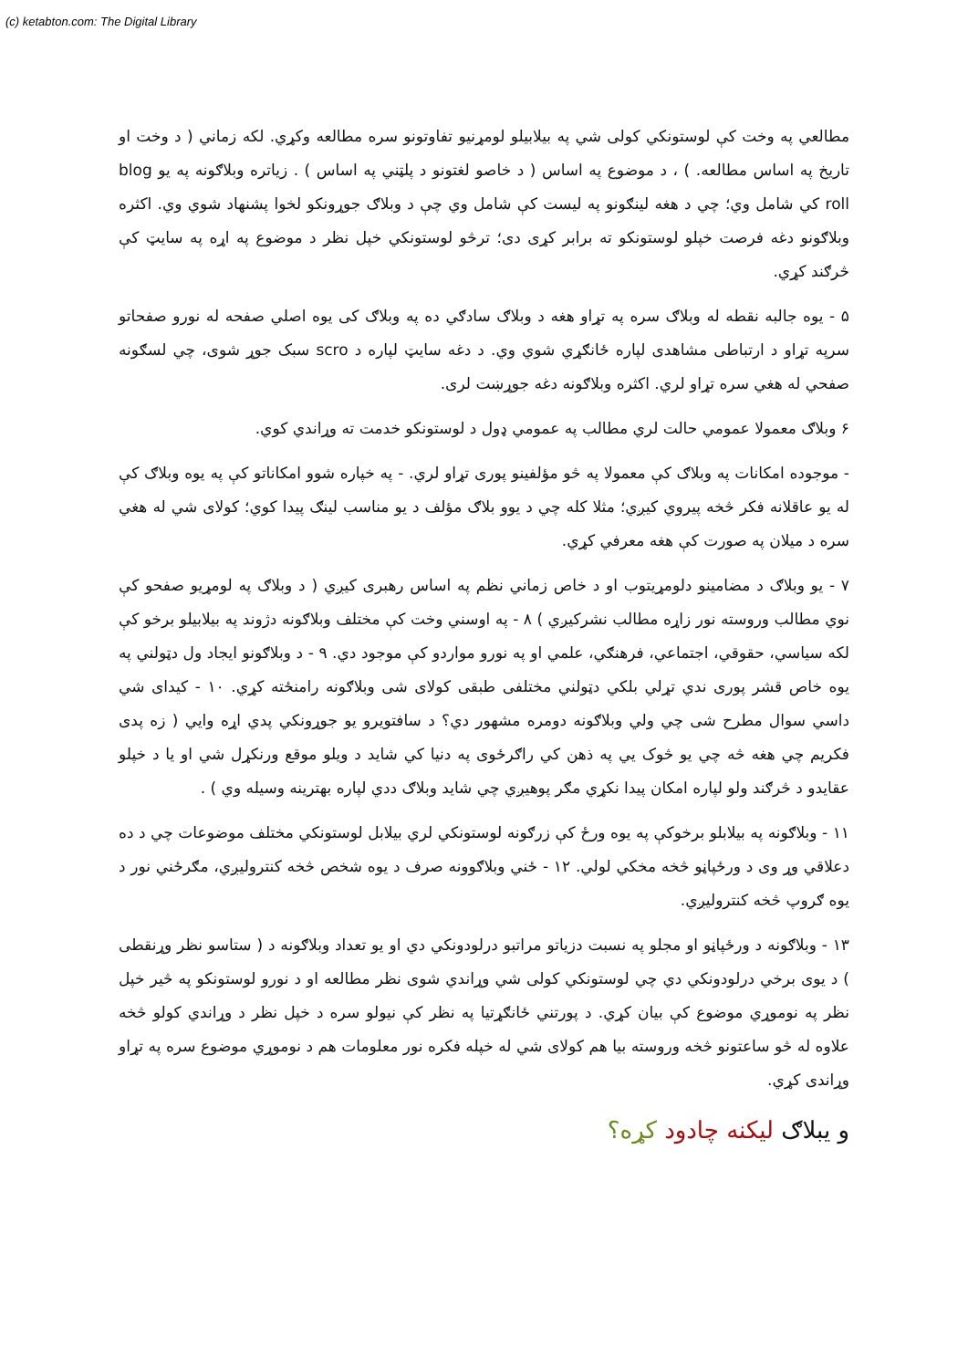(c) ketabton.com: The Digital Library
مطالعي په وخت کې لوستونکي کولی شي په بیلابیلو لومړنیو تفاوتونو سره مطالعه وکړي. لکه زماني ( د وخت او تاریخ په اساس مطالعه. ) ، د موضوع په اساس ( د خاصو لغتونو د پلټني په اساس ) . زیاتره وبلاګونه په یو blog roll کي شامل وي؛ چي د هغه لینګونو په لیست کې شامل وي چې د وبلاګ جوړونکو لخوا پشنهاد شوي وي. اکثره وبلاګونو دغه فرصت خپلو لوستونکو ته برابر کړی دی؛ ترڅو لوستونکي خپل نظر د موضوع په اړه په سایټ کې څرګند کړي.
۵ - یوه جالبه نقطه له وبلاګ سره په تړاو هغه د وبلاګ سادګي ده په وبلاګ کی یوه اصلي صفحه له نورو صفحاتو سرپه تړاو د ارتباطی مشاهدی لپاره ځانګړي شوي وي. د دغه سایټ لپاره د scro سبک جوړ شوی، چي لسګونه صفحي له هغي سره تړاو لري. اکثره وبلاګونه دغه جوړښت لری.
۶ وبلاګ معمولا عمومي حالت لري مطالب په عمومي ډول د لوستونکو خدمت ته وړاندي کوي.
- موجوده امکانات په وبلاګ کې معمولا په څو مؤلفینو پوری تړاو لري. - په خپاره شوو امکاناتو کې په یوه وبلاګ کې له یو عاقلانه فکر څخه پیروي کیږي؛ مثلا کله چي د یوو بلاګ مؤلف د یو مناسب لینګ پیدا کوي؛ کولای شي له هغي سره د میلان په صورت کې هغه معرفي کړي.
۷ - یو وبلاګ د مضامینو دلومړیتوب او د خاص زماني نظم په اساس رهبری کیږي ( د وبلاګ په لومړیو صفحو کې نوي مطالب وروسته نور زاړه مطالب نشرکیږي ) ۸ - په اوسني وخت کې مختلف وبلاګونه دژوند په بیلابیلو برخو کې لکه سیاسي، حقوقي، اجتماعي، فرهنګي، علمي او په نورو مواردو کې موجود دي. ۹ - د وبلاګونو ایجاد ول دټولني په یوه خاص قشر پوری ندي تړلي بلکي دټولني مختلفی طبقی کولای شی وبلاګونه رامنځته کړي. ۱۰ - کیدای شي داسي سوال مطرح شی چي ولي وبلاګونه دومره مشهور دي؟ د سافتویرو یو جوړونکي پدي اړه وایي ( زه پدی فکریم چي هغه څه چي یو څوک یي په ذهن کي راګرځوی په دنیا کي شاید د ویلو موقع ورنکړل شي او یا د خپلو عقایدو د څرګند ولو لپاره امکان پیدا نکړي مګر پوهیږي چي شاید وبلاګ ددي لپاره بهترینه وسیله وي ) .
۱۱ - وبلاګونه په بیلابلو برخوکې په یوه ورځ کې زرګونه لوستونکي لري بیلابل لوستونکي مختلف موضوعات چي د ده دعلاقي وړ وی د ورځپاڼو څخه مخکي لولي. ۱۲ - ځني وبلاګوونه صرف د یوه شخص څخه کنترولیږي، مګرځني نور د یوه ګروپ څخه کنترولیږي.
۱۳ - وبلاګونه د ورځپاڼو او مجلو په نسبت دزیاتو مراتبو درلودونکي دي او یو تعداد وبلاګونه د ( ستاسو نظر وړنقطی ) د یوی برخي درلودونکي دي چي لوستونکي کولی شي وړاندي شوی نظر مطالعه او د نورو لوستونکو په څیر خپل نظر په نوموړي موضوع کې بیان کړي. د پورتني ځانګړتیا په نظر کې نیولو سره د خپل نظر د وړاندي کولو څخه علاوه له څو ساعتونو څخه وروسته بیا هم کولای شي له خپله فکره نور معلومات هم د نوموړي موضوع سره په تړاو وړاندی کړي.
و یبلاګ لیکنه چادود کړه؟